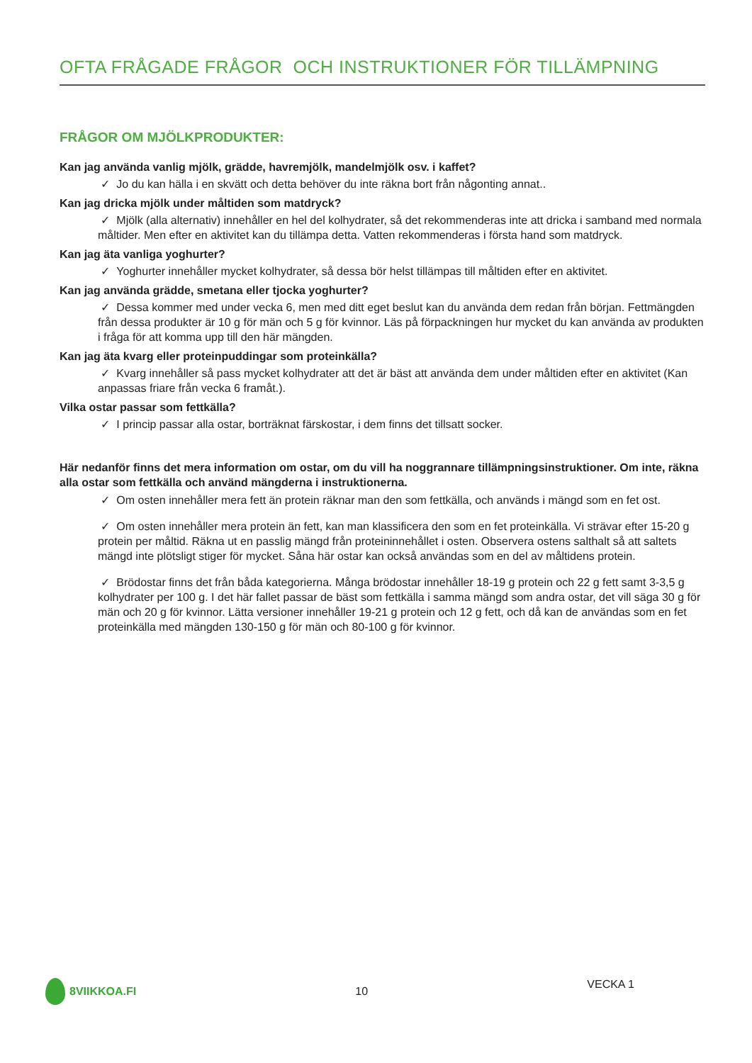OFTA FRÅGADE FRÅGOR OCH INSTRUKTIONER FÖR TILLÄMPNING
FRÅGOR OM MJÖLKPRODUKTER:
Kan jag använda vanlig mjölk, grädde, havremjölk, mandelmjölk osv. i kaffet?
✓ Jo du kan hälla i en skvätt och detta behöver du inte räkna bort från någonting annat..
Kan jag dricka mjölk under måltiden som matdryck?
✓ Mjölk (alla alternativ) innehåller en hel del kolhydrater, så det rekommenderas inte att dricka i samband med normala måltider. Men efter en aktivitet kan du tillämpa detta. Vatten rekommenderas i första hand som matdryck.
Kan jag äta vanliga yoghurter?
✓ Yoghurter innehåller mycket kolhydrater, så dessa bör helst tillämpas till måltiden efter en aktivitet.
Kan jag använda grädde, smetana eller tjocka yoghurter?
✓ Dessa kommer med under vecka 6, men med ditt eget beslut kan du använda dem redan från början. Fettmängden från dessa produkter är 10 g för män och 5 g för kvinnor. Läs på förpackningen hur mycket du kan använda av produkten i fråga för att komma upp till den här mängden.
Kan jag äta kvarg eller proteinpuddingar som proteinkälla?
✓ Kvarg innehåller så pass mycket kolhydrater att det är bäst att använda dem under måltiden efter en aktivitet (Kan anpassas friare från vecka 6 framåt.).
Vilka ostar passar som fettkälla?
✓ I princip passar alla ostar, borträknat färskostar, i dem finns det tillsatt socker.
Här nedanför finns det mera information om ostar, om du vill ha noggrannare tillämpningsinstruktioner. Om inte, räkna alla ostar som fettkälla och använd mängderna i instruktionerna.
✓ Om osten innehåller mera fett än protein räknar man den som fettkälla, och används i mängd som en fet ost.
✓ Om osten innehåller mera protein än fett, kan man klassificera den som en fet proteinkälla. Vi strävar efter 15-20 g protein per måltid. Räkna ut en passlig mängd från proteininnehållet i osten. Observera ostens salthalt så att saltets mängd inte plötsligt stiger för mycket. Såna här ostar kan också användas som en del av måltidens protein.
✓ Brödostar finns det från båda kategorierna. Många brödostar innehåller 18-19 g protein och 22 g fett samt 3-3,5 g kolhydrater per 100 g. I det här fallet passar de bäst som fettkälla i samma mängd som andra ostar, det vill säga 30 g för män och 20 g för kvinnor. Lätta versioner innehåller 19-21 g protein och 12 g fett, och då kan de användas som en fet proteinkälla med mängden 130-150 g för män och 80-100 g för kvinnor.
8VIIKKOA.FI 10 VECKA 1